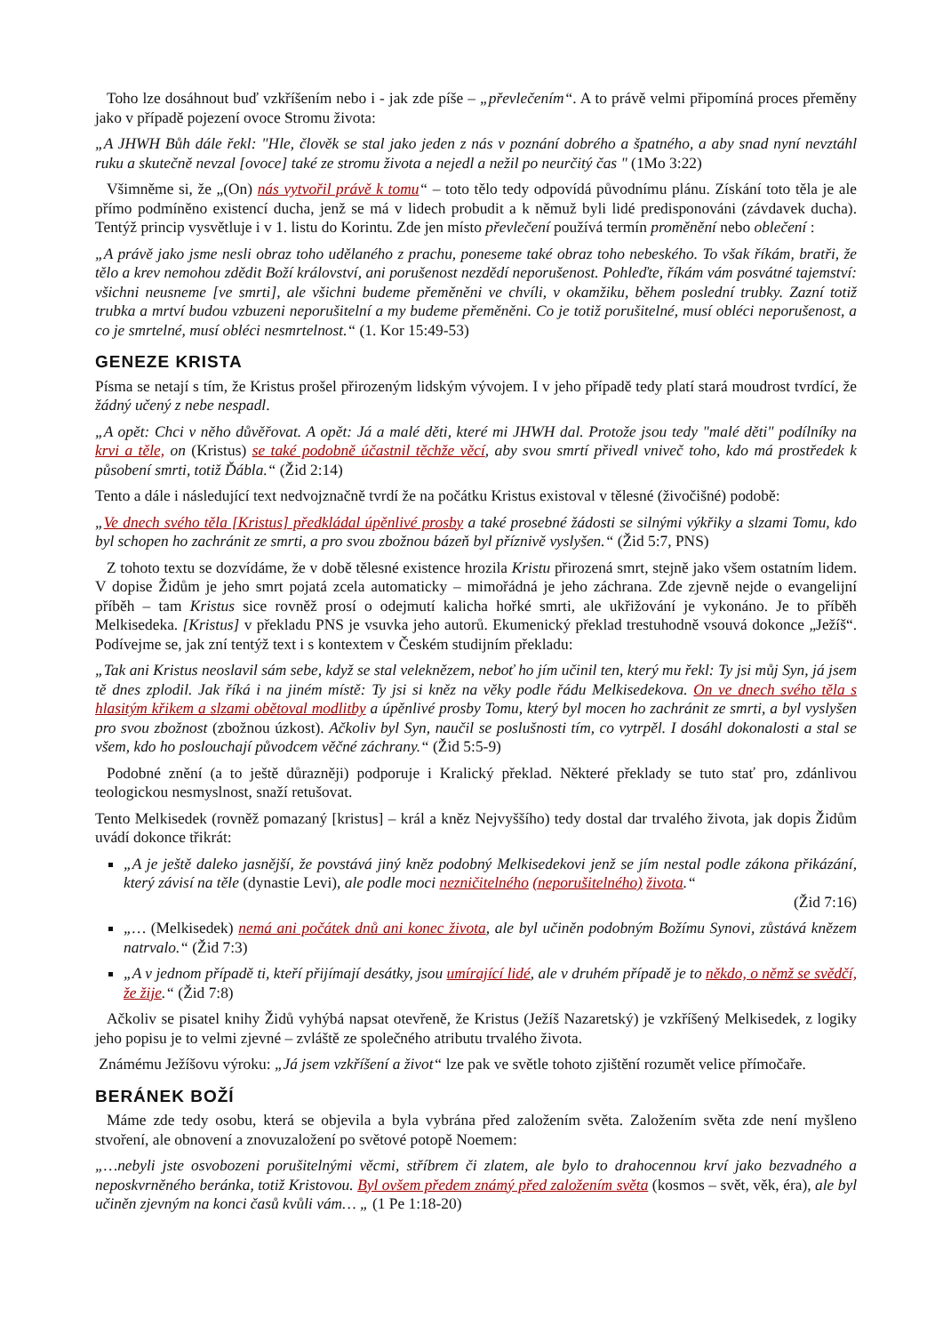Toho lze dosáhnout buď vzkříšením nebo i - jak zde píše – „převlečením“. A to právě velmi připomíná proces přeměny jako v případě pojezení ovoce Stromu života:
„A JHWH Bůh dále řekl: "Hle, člověk se stal jako jeden z nás v poznání dobrého a špatného, a aby snad nyní nevztáhl ruku a skutečně nevzal [ovoce] také ze stromu života a nejedl a nežil po neurčitý čas " (1Mo 3:22)
Všimněme si, že „(On) nás vytvořil právě k tomu“ – toto tělo tedy odpovídá původnímu plánu. Získání toto těla je ale přímo podmíněno existencí ducha, jenž se má v lidech probudit a k němuž byli lidé predisponováni (závdavek ducha). Tentýž princip vysvětluje i v 1. listu do Korintu. Zde jen místo převlečení používá termín proměnění nebo oblečení :
„A právě jako jsme nesli obraz toho udělaného z prachu, poneseme také obraz toho nebeského. To však říkám, bratři, že tělo a krev nemohou zdědit Boží království, ani porušenost nezdědí neporušenost. Pohleďte, říkám vám posvátné tajemství: všichni neusneme [ve smrti], ale všichni budeme přeměněni ve chvíli, v okamžiku, během poslední trubky. Zazní totiž trubka a mrtví budou vzbuzeni neporušitelní a my budeme přeměněni. Co je totiž porušitelné, musí obléci neporušenost, a co je smrtelné, musí obléci nesmrtelnost.“ (1. Kor 15:49-53)
GENEZE KRISTA
Písma se netají s tím, že Kristus prošel přirozeným lidským vývojem. I v jeho případě tedy platí stará moudrost tvrdící, že žádný učený z nebe nespadl.
„A opět: Chci v něho důvěřovat. A opět: Já a malé děti, které mi JHWH dal. Protože jsou tedy "malé děti" podílníky na krvi a těle, on (Kristus) se také podobně účastnil těchže věcí, aby svou smrtí přivedl vniveč toho, kdo má prostředek k působení smrti, totiž Ďábla.“ (Žid 2:14)
Tento a dále i následující text nedvojznačně tvrdí že na počátku Kristus existoval v tělesné (živočišné) podobě:
„Ve dnech svého těla [Kristus] předkládal úpěnlivé prosby a také prosebné žádosti se silnými výkřiky a slzami Tomu, kdo byl schopen ho zachránit ze smrti, a pro svou zbožnou bázeň byl příznivě vyslyšen.“ (Žid 5:7, PNS)
Z tohoto textu se dozvídáme, že v době tělesné existence hrozila Kristu přirozená smrt, stejně jako všem ostatním lidem. V dopise Židům je jeho smrt pojatá zcela automaticky – mimořádná je jeho záchrana. Zde zjevně nejde o evangelijní příběh – tam Kristus sice rovněž prosí o odejmutí kalicha hořké smrti, ale ukřižování je vykonáno. Je to příběh Melkisedeka. [Kristus] v překladu PNS je vsuvka jeho autorů. Ekumenický překlad trestuhodně vsouvá dokonce „Ježíš“. Podívejme se, jak zní tentýž text i s kontextem v Českém studijním překladu:
„Tak ani Kristus neoslavil sám sebe, když se stal veleknězem, neboť ho jím učinil ten, který mu řekl: Ty jsi můj Syn, já jsem tě dnes zplodil. Jak říká i na jiném místě: Ty jsi si kněz na věky podle řádu Melkisedekova. On ve dnech svého těla s hlasitým křikem a slzami obětoval modlitby a úpěnlivé prosby Tomu, který byl mocen ho zachránit ze smrti, a byl vyslyšen pro svou zbožnost (zbožnou úzkost). Ačkoliv byl Syn, naučil se poslušnosti tím, co vytrpěl. I dosáhl dokonalosti a stal se všem, kdo ho poslouchají původcem věčné záchrany.“ (Žid 5:5-9)
Podobné znění (a to ještě důrazněji) podporuje i Kralický překlad. Některé překlady se tuto stať pro, zdánlivou teologickou nesmyslnost, snaží retušovat.
Tento Melkisedek (rovněž pomazaný [kristus] – král a kněz Nejvyššího) tedy dostal dar trvalého života, jak dopis Židům uvádí dokonce třikrát:
„A je ještě daleko jasnější, že povstává jiný kněz podobný Melkisedekovi jenž se jím nestal podle zákona přikázání, který závisí na těle (dynastie Levi), ale podle moci nezničitelného (neporušitelného) života.“
(Žid 7:16)
„… (Melkisedek) nemá ani počátek dnů ani konec života, ale byl učiněn podobným Božímu Synovi, zůstává knězem natrvalo.“ (Žid 7:3)
„A v jednom případě ti, kteří přijímají desátky, jsou umírající lidé, ale v druhém případě je to někdo, o němž se svědčí, že žije.“ (Žid 7:8)
Ačkoliv se pisatel knihy Židů vyhýbá napsat otevřeně, že Kristus (Ježíš Nazaretský) je vzkříšený Melkisedek, z logiky jeho popisu je to velmi zjevné – zvláště ze společného atributu trvalého života.
Známému Ježíšovu výroku: „Já jsem vzkříšení a život“ lze pak ve světle tohoto zjištění rozumět velice přímočaře.
BERÁNEK BOŽÍ
Máme zde tedy osobu, která se objevila a byla vybrána před založením světa. Založením světa zde není myšleno stvoření, ale obnovení a znovuzaložení po světové potopě Noemem:
„…nebyli jste osvobozeni porušitelnými věcmi, stříbrem či zlatem, ale bylo to drahocennou krví jako bezvadného a neposkvrněného beránka, totiž Kristovou. Byl ovšem předem známý před založením světa (kosmos – svět, věk, éra), ale byl učiněn zjevným na konci časů kvůli vám… „ (1 Pe 1:18-20)